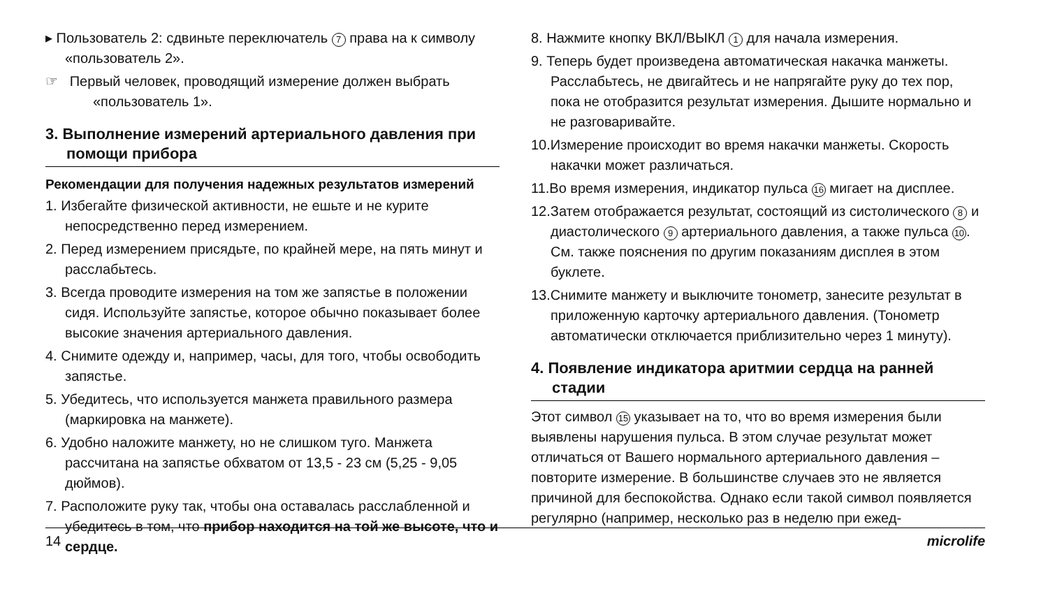▸ Пользователь 2: сдвиньте переключатель 7 права на к символу «пользователь 2».
☞ Первый человек, проводящий измерение должен выбрать «пользователь 1».
3. Выполнение измерений артериального давления при помощи прибора
Рекомендации для получения надежных результатов измерений
1. Избегайте физической активности, не ешьте и не курите непосредственно перед измерением.
2. Перед измерением присядьте, по крайней мере, на пять минут и расслабьтесь.
3. Всегда проводите измерения на том же запястье в положении сидя. Используйте запястье, которое обычно показывает более высокие значения артериального давления.
4. Снимите одежду и, например, часы, для того, чтобы освободить запястье.
5. Убедитесь, что используется манжета правильного размера (маркировка на манжете).
6. Удобно наложите манжету, но не слишком туго. Манжета рассчитана на запястье обхватом от 13,5 - 23 см (5,25 - 9,05 дюймов).
7. Расположите руку так, чтобы она оставалась расслабленной и убедитесь в том, что прибор находится на той же высоте, что и сердце.
8. Нажмите кнопку ВКЛ/ВЫКЛ 1 для начала измерения.
9. Теперь будет произведена автоматическая накачка манжеты. Расслабьтесь, не двигайтесь и не напрягайте руку до тех пор, пока не отобразится результат измерения. Дышите нормально и не разговаривайте.
10.Измерение происходит во время накачки манжеты. Скорость накачки может различаться.
11.Во время измерения, индикатор пульса 16 мигает на дисплее.
12.Затем отображается результат, состоящий из систолического 8 и диастолического 9 артериального давления, а также пульса 10. См. также пояснения по другим показаниям дисплея в этом буклете.
13.Снимите манжету и выключите тонометр, занесите результат в приложенную карточку артериального давления. (Тонометр автоматически отключается приблизительно через 1 минуту).
4. Появление индикатора аритмии сердца на ранней стадии
Этот символ 15 указывает на то, что во время измерения были выявлены нарушения пульса. В этом случае результат может отличаться от Вашего нормального артериального давления – повторите измерение. В большинстве случаев это не является причиной для беспокойства. Однако если такой символ появляется регулярно (например, несколько раз в неделю при ежед-
14 microlife